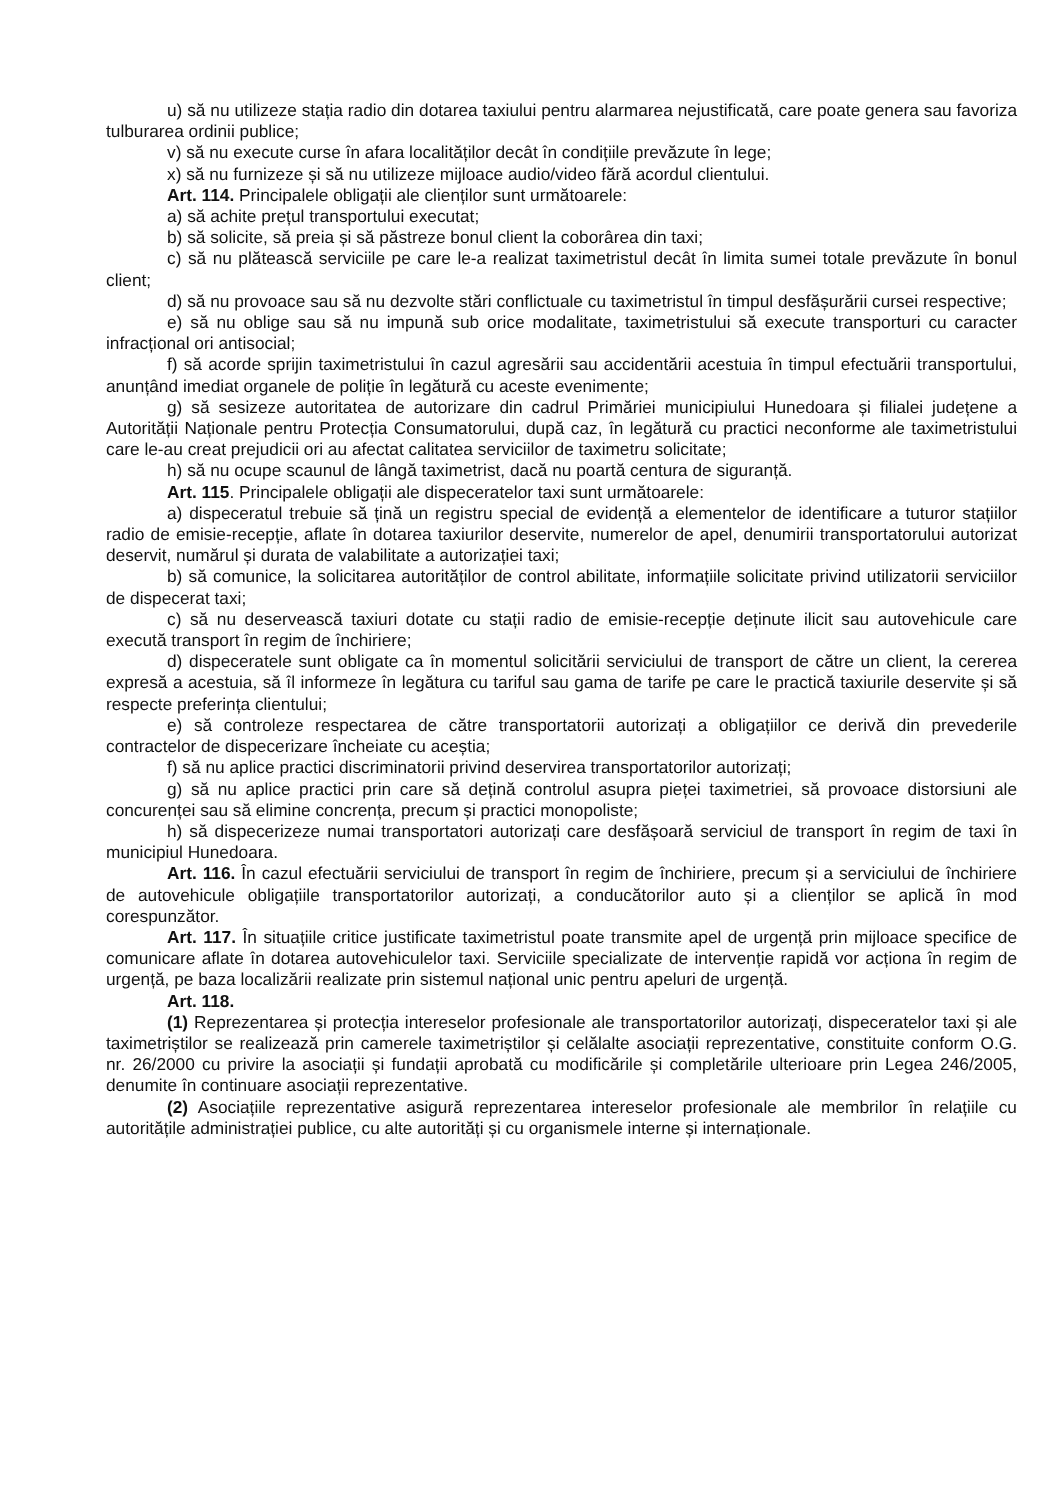u) să nu utilizeze stația radio din dotarea taxiului pentru alarmarea nejustificată, care poate genera sau favoriza tulburarea ordinii publice;
v) să nu execute curse în afara localităților decât în condițiile prevăzute în lege;
x) să nu furnizeze și să nu utilizeze mijloace audio/video fără acordul clientului.
Art. 114. Principalele obligații ale clienților sunt următoarele:
a) să achite prețul transportului executat;
b) să solicite, să preia și să păstreze bonul client la coborârea din taxi;
c) să nu plătească serviciile pe care le-a realizat taximetristul decât în limita sumei totale prevăzute în bonul client;
d) să nu provoace sau să nu dezvolte stări conflictuale cu taximetristul în timpul desfășurării cursei respective;
e) să nu oblige sau să nu impună sub orice modalitate, taximetristului să execute transporturi cu caracter infracțional ori antisocial;
f) să acorde sprijin taximetristului în cazul agresării sau accidentării acestuia în timpul efectuării transportului, anunțând imediat organele de poliție în legătură cu aceste evenimente;
g) să sesizeze autoritatea de autorizare din cadrul Primăriei municipiului Hunedoara și filialei județene a Autorității Naționale pentru Protecția Consumatorului, după caz, în legătură cu practici neconforme ale taximetristului care le-au creat prejudicii ori au afectat calitatea serviciilor de taximetru solicitate;
h) să nu ocupe scaunul de lângă taximetrist, dacă nu poartă centura de siguranță.
Art. 115. Principalele obligații ale dispeceratelor taxi sunt următoarele:
a) dispeceratul trebuie să țină un registru special de evidență a elementelor de identificare a tuturor stațiilor radio de emisie-recepție, aflate în dotarea taxiurilor deservite, numerelor de apel, denumirii transportatorului autorizat deservit, numărul și durata de valabilitate a autorizației taxi;
b) să comunice, la solicitarea autorităților de control abilitate, informațiile solicitate privind utilizatorii serviciilor de dispecerat taxi;
c) să nu deservească taxiuri dotate cu stații radio de emisie-recepție deținute ilicit sau autovehicule care execută transport în regim de închiriere;
d) dispeceratele sunt obligate ca în momentul solicitării serviciului de transport de către un client, la cererea expresă a acestuia, să îl informeze în legătura cu tariful sau gama de tarife pe care le practică taxiurile deservite și să respecte preferința clientului;
e) să controleze respectarea de către transportatorii autorizați a obligațiilor ce derivă din prevederile contractelor de dispecerizare încheiate cu aceștia;
f) să nu aplice practici discriminatorii privind deservirea transportatorilor autorizați;
g) să nu aplice practici prin care să dețină controlul asupra pieței taximetriei, să provoace distorsiuni ale concurenței sau să elimine concrența, precum și practici monopoliste;
h) să dispecerizeze numai transportatori autorizați care desfășoară serviciul de transport în regim de taxi în municipiul Hunedoara.
Art. 116. În cazul efectuării serviciului de transport în regim de închiriere, precum și a serviciului de închiriere de autovehicule obligațiile transportatorilor autorizați, a conducătorilor auto și a clienților se aplică în mod corespunzător.
Art. 117. În situațiile critice justificate taximetristul poate transmite apel de urgență prin mijloace specifice de comunicare aflate în dotarea autovehiculelor taxi. Serviciile specializate de intervenție rapidă vor acționa în regim de urgență, pe baza localizării realizate prin sistemul național unic pentru apeluri de urgență.
Art. 118.
(1) Reprezentarea și protecția intereselor profesionale ale transportatorilor autorizați, dispeceratelor taxi și ale taximetriștilor se realizează prin camerele taximetriștilor și celălalte asociații reprezentative, constituite conform O.G. nr. 26/2000 cu privire la asociații și fundații aprobată cu modificările și completările ulterioare prin Legea 246/2005, denumite în continuare asociații reprezentative.
(2) Asociațiile reprezentative asigură reprezentarea intereselor profesionale ale membrilor în relațiile cu autoritățile administrației publice, cu alte autorități și cu organismele interne și internaționale.